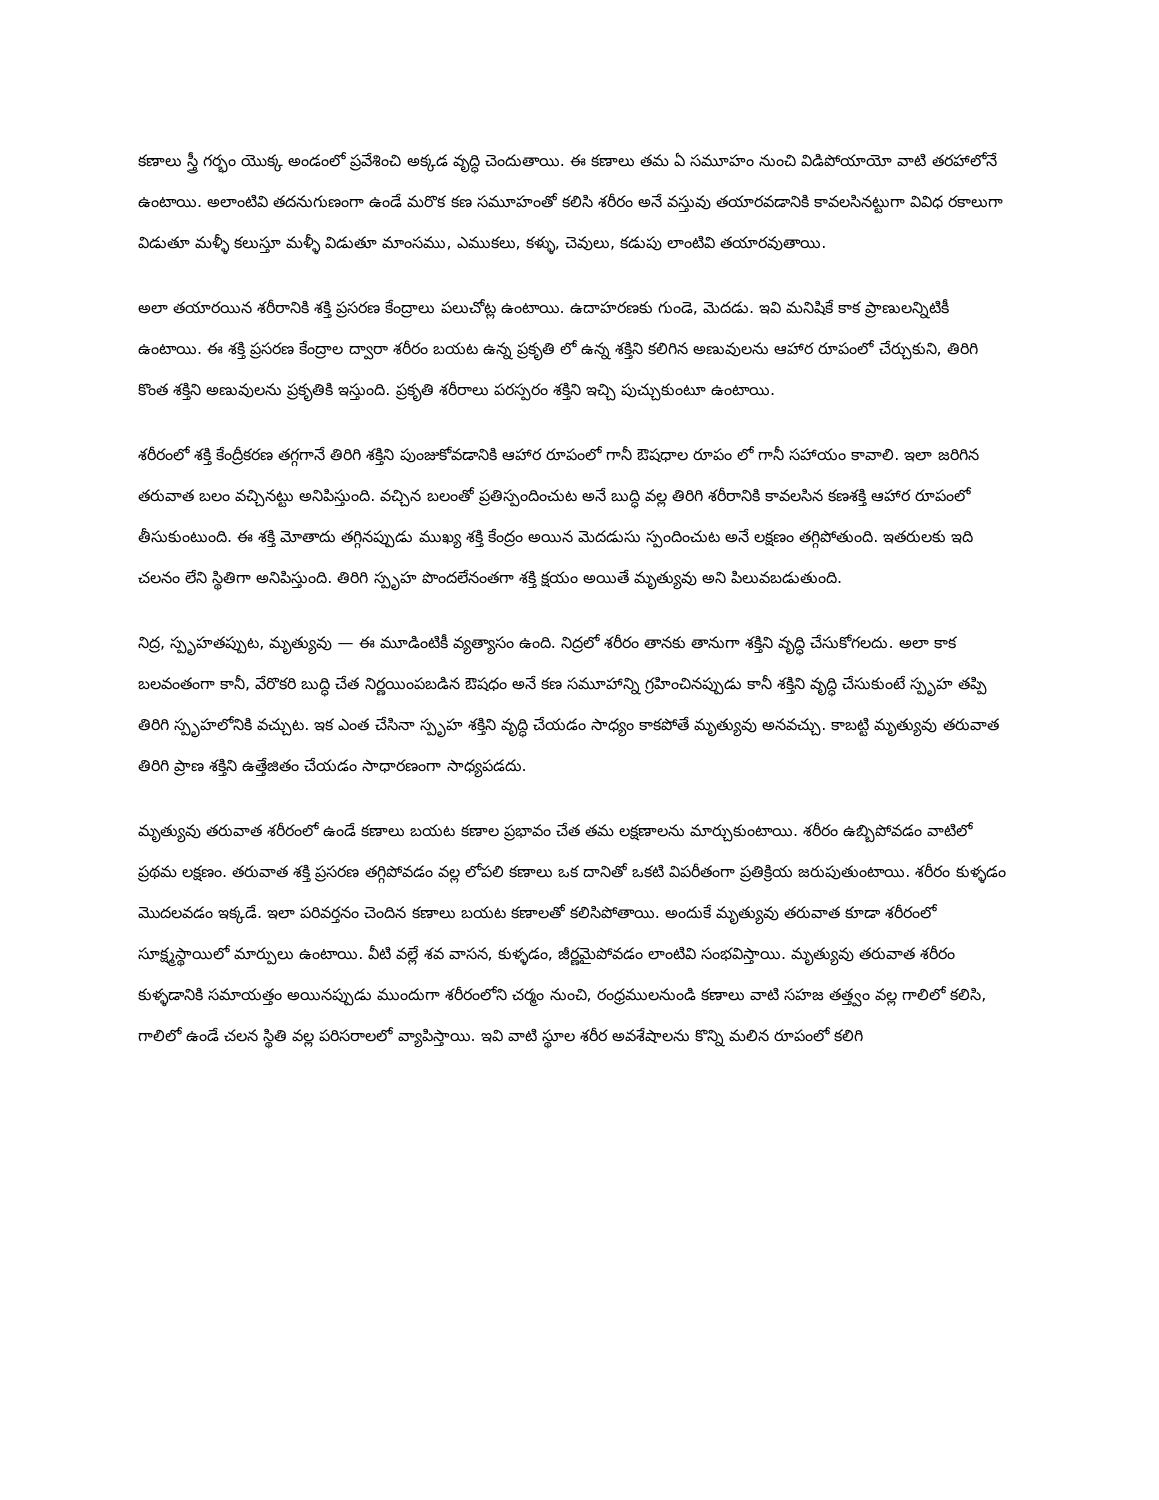కణాలు స్త్రీ గర్భం యొక్క అండంలో ప్రవేశించి అక్కడ వృద్ధి చెందుతాయి. ఈ కణాలు తమ ఏ సమూహం నుంచి విడిపోయాయో వాటి తరహాలోనే ఉంటాయి. అలాంటివి తదనుగుణంగా ఉండే మరొక కణ సమూహంతో కలిసి శరీరం అనే వస్తువు తయారవడానికి కావలసినట్టుగా వివిధ రకాలుగా విడుతూ మళ్ళీ కలుస్తూ మళ్ళీ విడుతూ మాంసము, ఎముకలు, కళ్ళు, చెవులు, కడుపు లాంటివి తయారవుతాయి.
అలా తయారయిన శరీరానికి శక్తి ప్రసరణ కేంద్రాలు పలుచోట్ల ఉంటాయి. ఉదాహరణకు గుండె, మెదడు. ఇవి మనిషికే కాక ప్రాణులన్నిటికీ ఉంటాయి. ఈ శక్తి ప్రసరణ కేంద్రాల ద్వారా శరీరం బయట ఉన్న ప్రకృతి లో ఉన్న శక్తిని కలిగిన అణువులను ఆహార రూపంలో చేర్చుకుని, తిరిగి కొంత శక్తిని అణువులను ప్రకృతికి ఇస్తుంది. ప్రకృతి శరీరాలు పరస్పరం శక్తిని ఇచ్చి పుచ్చుకుంటూ ఉంటాయి.
శరీరంలో శక్తి కేంద్రీకరణ తగ్గగానే తిరిగి శక్తిని పుంజుకోవడానికి ఆహార రూపంలో గానీ ఔషధాల రూపం లో గానీ సహాయం కావాలి. ఇలా జరిగిన తరువాత బలం వచ్చినట్టు అనిపిస్తుంది. వచ్చిన బలంతో ప్రతిస్పందించుట అనే బుద్ధి వల్ల తిరిగి శరీరానికి కావలసిన కణశక్తి ఆహార రూపంలో తీసుకుంటుంది. ఈ శక్తి మోతాదు తగ్గినప్పుడు ముఖ్య శక్తి కేంద్రం అయిన మెదడుసు స్పందించుట అనే లక్షణం తగ్గిపోతుంది. ఇతరులకు ఇది చలనం లేని స్థితిగా అనిపిస్తుంది. తిరిగి స్పృహ పొందలేనంతగా శక్తి క్షయం అయితే మృత్యువు అని పిలువబడుతుంది.
నిద్ర, స్పృహతప్పుట, మృత్యువు — ఈ మూడింటికీ వ్యత్యాసం ఉంది. నిద్రలో శరీరం తానకు తానుగా శక్తిని వృద్ధి చేసుకోగలదు. అలా కాక బలవంతంగా కానీ, వేరొకరి బుద్ధి చేత నిర్ణయింపబడిన ఔషధం అనే కణ సమూహాన్ని గ్రహించినప్పుడు కానీ శక్తిని వృద్ధి చేసుకుంటే స్పృహ తప్పి తిరిగి స్పృహలోనికి వచ్చుట. ఇక ఎంత చేసినా స్పృహ శక్తిని వృద్ధి చేయడం సాధ్యం కాకపోతే మృత్యువు అనవచ్చు. కాబట్టి మృత్యువు తరువాత తిరిగి ప్రాణ శక్తిని ఉత్తేజితం చేయడం సాధారణంగా సాధ్యపడదు.
మృత్యువు తరువాత శరీరంలో ఉండే కణాలు బయట కణాల ప్రభావం చేత తమ లక్షణాలను మార్చుకుంటాయి. శరీరం ఉబ్బిపోవడం వాటిలో ప్రథమ లక్షణం. తరువాత శక్తి ప్రసరణ తగ్గిపోవడం వల్ల లోపలి కణాలు ఒక దానితో ఒకటి విపరీతంగా ప్రతిక్రియ జరుపుతుంటాయి. శరీరం కుళ్ళడం మొదలవడం ఇక్కడే. ఇలా పరివర్తనం చెందిన కణాలు బయట కణాలతో కలిసిపోతాయి. అందుకే మృత్యువు తరువాత కూడా శరీరంలో సూక్ష్మస్థాయిలో మార్పులు ఉంటాయి. వీటి వల్లే శవ వాసన, కుళ్ళడం, జీర్ణమైపోవడం లాంటివి సంభవిస్తాయి. మృత్యువు తరువాత శరీరం కుళ్ళడానికి సమాయత్తం అయినప్పుడు ముందుగా శరీరంలోని చర్మం నుంచి, రంధ్రములనుండి కణాలు వాటి సహజ తత్త్వం వల్ల గాలిలో కలిసి, గాలిలో ఉండే చలన స్థితి వల్ల పరిసరాలలో వ్యాపిస్తాయి. ఇవి వాటి స్థూల శరీర అవశేషాలను కొన్ని మలిన రూపంలో కలిగి